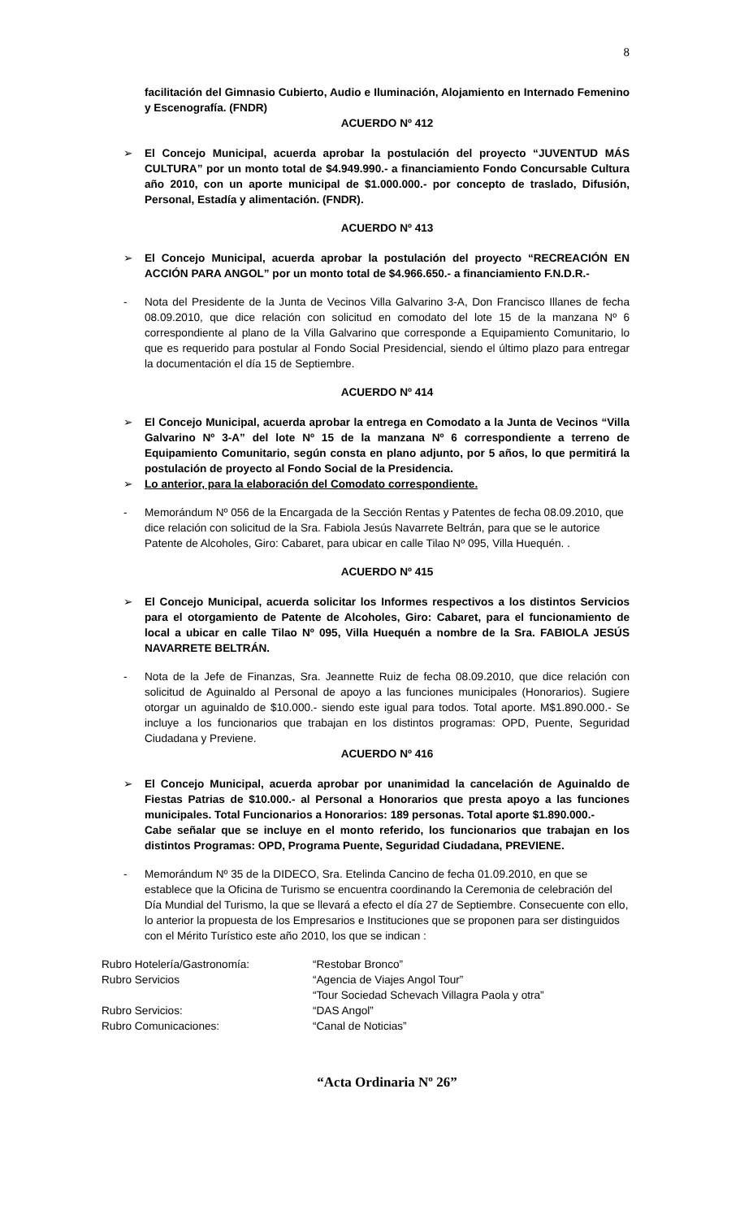8
facilitación del Gimnasio Cubierto, Audio e Iluminación, Alojamiento en Internado Femenino y Escenografía. (FNDR)
ACUERDO Nº 412
➢ El Concejo Municipal, acuerda aprobar la postulación del proyecto “JUVENTUD MÁS CULTURA” por un monto total de $4.949.990.- a financiamiento Fondo Concursable Cultura año 2010, con un aporte municipal de $1.000.000.- por concepto de traslado, Difusión, Personal, Estadía y alimentación. (FNDR).
ACUERDO Nº 413
➢ El Concejo Municipal, acuerda aprobar la postulación del proyecto “RECREACIÓN EN ACCIÓN PARA ANGOL” por un monto total de $4.966.650.- a financiamiento F.N.D.R.-
- Nota del Presidente de la Junta de Vecinos Villa Galvarino 3-A, Don Francisco Illanes de fecha 08.09.2010, que dice relación con solicitud en comodato del lote 15 de la manzana Nº 6 correspondiente al plano de la Villa Galvarino que corresponde a Equipamiento Comunitario, lo que es requerido para postular al Fondo Social Presidencial, siendo el último plazo para entregar la documentación el día 15 de Septiembre.
ACUERDO Nº 414
➢ El Concejo Municipal, acuerda aprobar la entrega en Comodato a la Junta de Vecinos “Villa Galvarino Nº 3-A” del lote Nº 15 de la manzana Nº 6 correspondiente a terreno de Equipamiento Comunitario, según consta en plano adjunto, por 5 años, lo que permitirá la postulación de proyecto al Fondo Social de la Presidencia.
➢ Lo anterior, para la elaboración del Comodato correspondiente.
- Memorándum Nº 056 de la Encargada de la Sección Rentas y Patentes de fecha 08.09.2010, que dice relación con solicitud de la Sra. Fabiola Jesús Navarrete Beltrán, para que se le autorice Patente de Alcoholes, Giro: Cabaret, para ubicar en calle Tilao Nº 095, Villa Huequén. .
ACUERDO Nº 415
➢ El Concejo Municipal, acuerda solicitar los Informes respectivos a los distintos Servicios para el otorgamiento de Patente de Alcoholes, Giro: Cabaret, para el funcionamiento de local a ubicar en calle Tilao Nº 095, Villa Huequén a nombre de la Sra. FABIOLA JESÚS NAVARRETE BELTRÁN.
- Nota de la Jefe de Finanzas, Sra. Jeannette Ruiz de fecha 08.09.2010, que dice relación con solicitud de Aguinaldo al Personal de apoyo a las funciones municipales (Honorarios). Sugiere otorgar un aguinaldo de $10.000.- siendo este igual para todos. Total aporte. M$1.890.000.- Se incluye a los funcionarios que trabajan en los distintos programas: OPD, Puente, Seguridad Ciudadana y Previene.
ACUERDO Nº 416
➢ El Concejo Municipal, acuerda aprobar por unanimidad la cancelación de Aguinaldo de Fiestas Patrias de $10.000.- al Personal a Honorarios que presta apoyo a las funciones municipales. Total Funcionarios a Honorarios: 189 personas. Total aporte $1.890.000.-
Cabe señalar que se incluye en el monto referido, los funcionarios que trabajan en los distintos Programas: OPD, Programa Puente, Seguridad Ciudadana, PREVIENE.
- Memorándum Nº 35 de la DIDECO, Sra. Etelinda Cancino de fecha 01.09.2010, en que se establece que la Oficina de Turismo se encuentra coordinando la Ceremonia de celebración del Día Mundial del Turismo, la que se llevará a efecto el día 27 de Septiembre. Consecuente con ello, lo anterior la propuesta de los Empresarios e Instituciones que se proponen para ser distinguidos con el Mérito Turístico este año 2010, los que se indican :
| Rubro Hotelería/Gastronomía: | “Restobar Bronco” |
| Rubro Servicios | “Agencia de Viajes Angol Tour” |
| | “Tour Sociedad Schevach Villagra Paola y otra” |
| Rubro Servicios: | “DAS Angol” |
| Rubro Comunicaciones: | “Canal de Noticias” |
“Acta Ordinaria Nº 26”